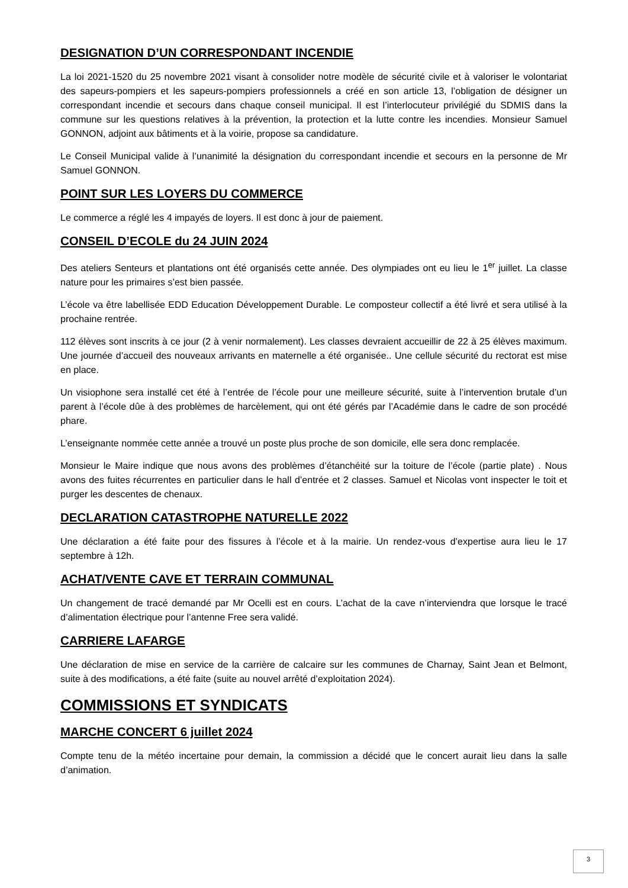DESIGNATION D’UN CORRESPONDANT INCENDIE
La loi 2021-1520 du 25 novembre 2021 visant à consolider notre modèle de sécurité civile et à valoriser le volontariat des sapeurs-pompiers et les sapeurs-pompiers professionnels a créé en son article 13, l’obligation de désigner un correspondant incendie et secours dans chaque conseil municipal. Il est l’interlocuteur privilégié du SDMIS dans la commune sur les questions relatives à la prévention, la protection et la lutte contre les incendies. Monsieur Samuel GONNON, adjoint aux bâtiments et à la voirie, propose sa candidature.
Le Conseil Municipal valide à l’unanimité la désignation du correspondant incendie et secours en la personne de Mr Samuel GONNON.
POINT SUR LES LOYERS DU COMMERCE
Le commerce a réglé les 4 impayés de loyers. Il est donc à jour de paiement.
CONSEIL D’ECOLE du 24 JUIN 2024
Des ateliers Senteurs et plantations ont été organisés cette année. Des olympiades ont eu lieu le 1<sup>er</sup> juillet. La classe nature pour les primaires s’est bien passée.
L’école va être labellisée EDD Education Développement Durable. Le composteur collectif a été livré et sera utilisé à la prochaine rentrée.
112 élèves sont inscrits à ce jour (2 à venir normalement). Les classes devraient accueillir de 22 à 25 élèves maximum. Une journée d’accueil des nouveaux arrivants en maternelle a été organisée.. Une cellule sécurité du rectorat est mise en place.
Un visiophone sera installé cet été à l’entrée de l’école pour une meilleure sécurité, suite à l’intervention brutale d’un parent à l’école dûe à des problèmes de harcèlement, qui ont été gérés par l’Académie dans le cadre de son procédé phare.
L’enseignante nommée cette année a trouvé un poste plus proche de son domicile, elle sera donc remplacée.
Monsieur le Maire indique que nous avons des problèmes d’étanchéité sur la toiture de l’école (partie plate) . Nous avons des fuites récurrentes en particulier dans le hall d’entrée et 2 classes. Samuel et Nicolas vont inspecter le toit et purger les descentes de chenaux.
DECLARATION CATASTROPHE NATURELLE 2022
Une déclaration a été faite pour des fissures à l’école et à la mairie. Un rendez-vous d’expertise aura lieu le 17 septembre à 12h.
ACHAT/VENTE CAVE ET TERRAIN COMMUNAL
Un changement de tracé demandé par Mr Ocelli est en cours. L’achat de la cave n’interviendra que lorsque le tracé d’alimentation électrique pour l’antenne Free sera validé.
CARRIERE LAFARGE
Une déclaration de mise en service de la carrière de calcaire sur les communes de Charnay, Saint Jean et Belmont, suite à des modifications, a été faite (suite au nouvel arrêté d’exploitation 2024).
COMMISSIONS ET SYNDICATS
MARCHE CONCERT 6 juillet 2024
Compte tenu de la météo incertaine pour demain, la commission a décidé que le concert aurait lieu dans la salle d’animation.
3